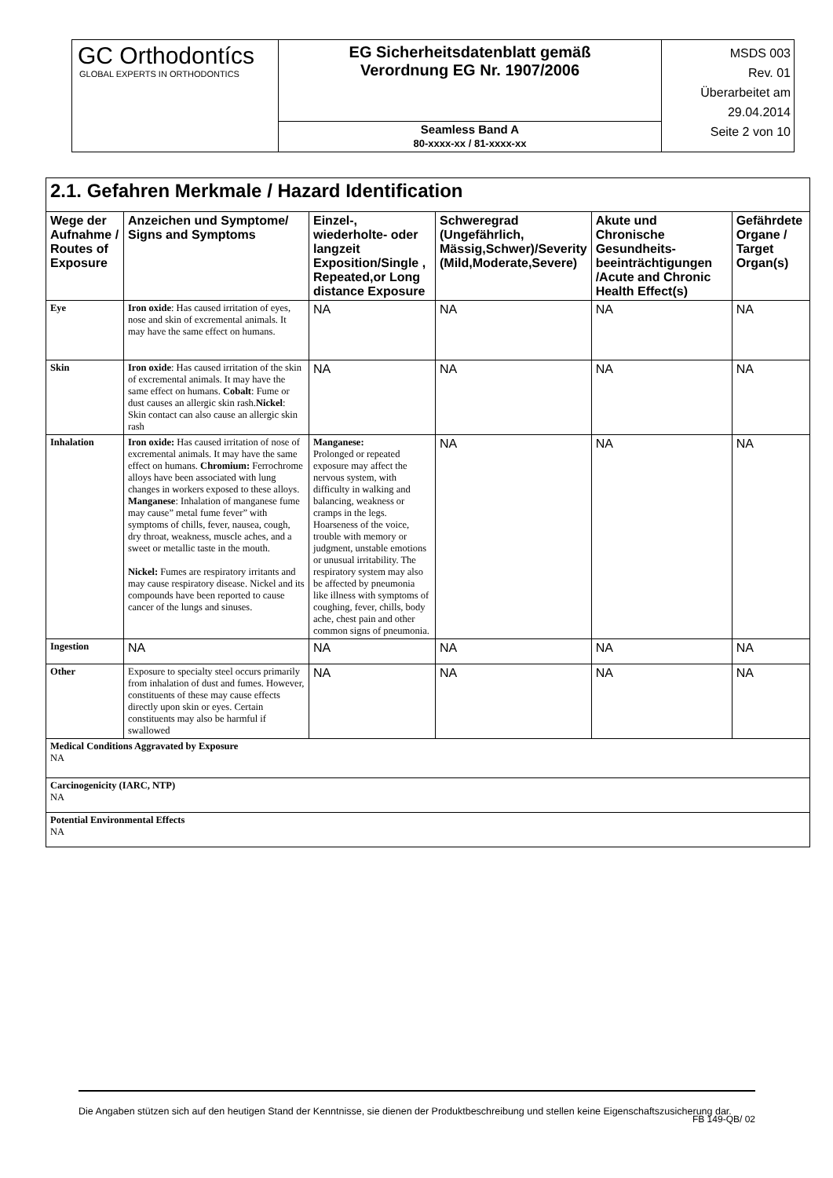| GC Orthodontícs GLOBAL EXPERTS IN ORTHODONTICS | EG Sicherheitsdatenblatt gemäß Verordnung EG Nr. 1907/2006 | MSDS 003 Rev. 01 Überarbeitet am 29.04.2014 Seite 2 von 10 |
| | Seamless Band A 80-xxxx-xx / 81-xxxx-xx | |
| 2.1. Gefahren Merkmale / Hazard Identification | | | | | |
| Wege der Aufnahme / Routes of Exposure | Anzeichen und Symptome/ Signs and Symptoms | Einzel-, wiederholte- oder langzeit Exposition/Single , Repeated,or Long distance Exposure | Schweregrad (Ungefährlich, Mässig,Schwer)/Severity (Mild,Moderate,Severe) | Akute und Chronische Gesundheits-beeinträchtigungen /Acute and Chronic Health Effect(s) | Gefährdete Organe / Target Organ(s) |
| Eye | Iron oxide : Has caused irritation of eyes, nose and skin of excremental animals. It may have the same effect on humans. | NA | NA | NA | NA |
| Skin | Iron oxide : Has caused irritation of the skin of excremental animals. It may have the same effect on humans. Cobalt : Fume or dust causes an allergic skin rash. Nickel : Skin contact can also cause an allergic skin rash | NA | NA | NA | NA |
| Inhalation | Iron oxide: Has caused irritation of nose of excremental animals. It may have the same effect on humans. Chromium: Ferrochrome alloys have been associated with lung changes in workers exposed to these alloys. Manganese : Inhalation of manganese fume may cause” metal fume fever” with symptoms of chills, fever, nausea, cough, dry throat, weakness, muscle aches, and a sweet or metallic taste in the mouth. Nickel: Fumes are respiratory irritants and may cause respiratory disease. Nickel and its compounds have been reported to cause cancer of the lungs and sinuses. | Manganese: Prolonged or repeated exposure may affect the nervous system, with difficulty in walking and balancing, weakness or cramps in the legs. Hoarseness of the voice, trouble with memory or judgment, unstable emotions or unusual irritability. The respiratory system may also be affected by pneumonia like illness with symptoms of coughing, fever, chills, body ache, chest pain and other common signs of pneumonia. | NA | NA | NA |
| Ingestion | NA | NA | NA | NA | NA |
| Other | Exposure to specialty steel occurs primarily from inhalation of dust and fumes. However, constituents of these may cause effects directly upon skin or eyes. Certain constituents may also be harmful if swallowed | NA | NA | NA | NA |
| Medical Conditions Aggravated by Exposure NA | | | | | |
| Carcinogenicity (IARC, NTP) NA | | | | | |
| Potential Environmental Effects NA | | | | | |
Die Angaben stützen sich auf den heutigen Stand der Kenntnisse, sie dienen der Produktbeschreibung und stellen keine Eigenschaftszusicherung dar.
FB 149-QB/ 02